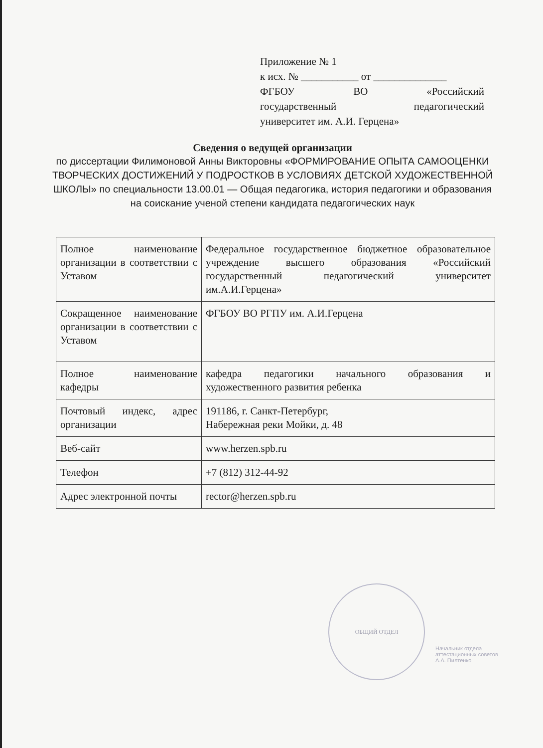Приложение № 1
к исх. № ___________ от ______________
ФГБОУ ВО «Российский
государственный педагогический
университет им. А.И. Герцена»
Сведения о ведущей организации
по диссертации Филимоновой Анны Викторовны «ФОРМИРОВАНИЕ ОПЫТА САМООЦЕНКИ ТВОРЧЕСКИХ ДОСТИЖЕНИЙ У ПОДРОСТКОВ В УСЛОВИЯХ ДЕТСКОЙ ХУДОЖЕСТВЕННОЙ ШКОЛЫ» по специальности 13.00.01 — Общая педагогика, история педагогики и образования на соискание ученой степени кандидата педагогических наук
| Полное наименование организации в соответствии с Уставом | Федеральное государственное бюджетное образовательное учреждение высшего образования «Российский государственный педагогический университет им.А.И.Герцена» |
| Сокращенное наименование организации в соответствии с Уставом | ФГБОУ ВО РГПУ им. А.И.Герцена |
| Полное наименование кафедры | кафедра педагогики начального образования и художественного развития ребенка |
| Почтовый индекс, адрес организации | 191186, г. Санкт-Петербург, Набережная реки Мойки, д. 48 |
| Веб-сайт | www.herzen.spb.ru |
| Телефон | +7 (812) 312-44-92 |
| Адрес электронной почты | rector@herzen.spb.ru |
ОБЩИЙ ОТДЕЛ
Начальник отдела
аттестационных советов
А.А. Пилтенко